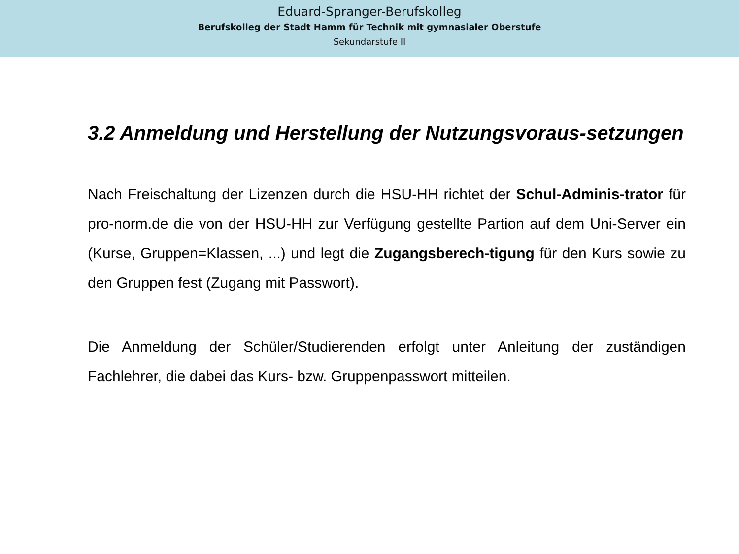Eduard-Spranger-Berufskolleg
Berufskolleg der Stadt Hamm für Technik mit gymnasialer Oberstufe
Sekundarstufe II
3.2 Anmeldung und Herstellung der Nutzungsvoraus-setzungen
Nach Freischaltung der Lizenzen durch die HSU-HH richtet der Schul-Adminis-trator für pro-norm.de die von der HSU-HH zur Verfügung gestellte Partion auf dem Uni-Server ein (Kurse, Gruppen=Klassen, ...) und legt die Zugangsberech-tigung für den Kurs sowie zu den Gruppen fest (Zugang mit Passwort).
Die Anmeldung der Schüler/Studierenden erfolgt unter Anleitung der zuständigen Fachlehrer, die dabei das Kurs- bzw. Gruppenpasswort mitteilen.